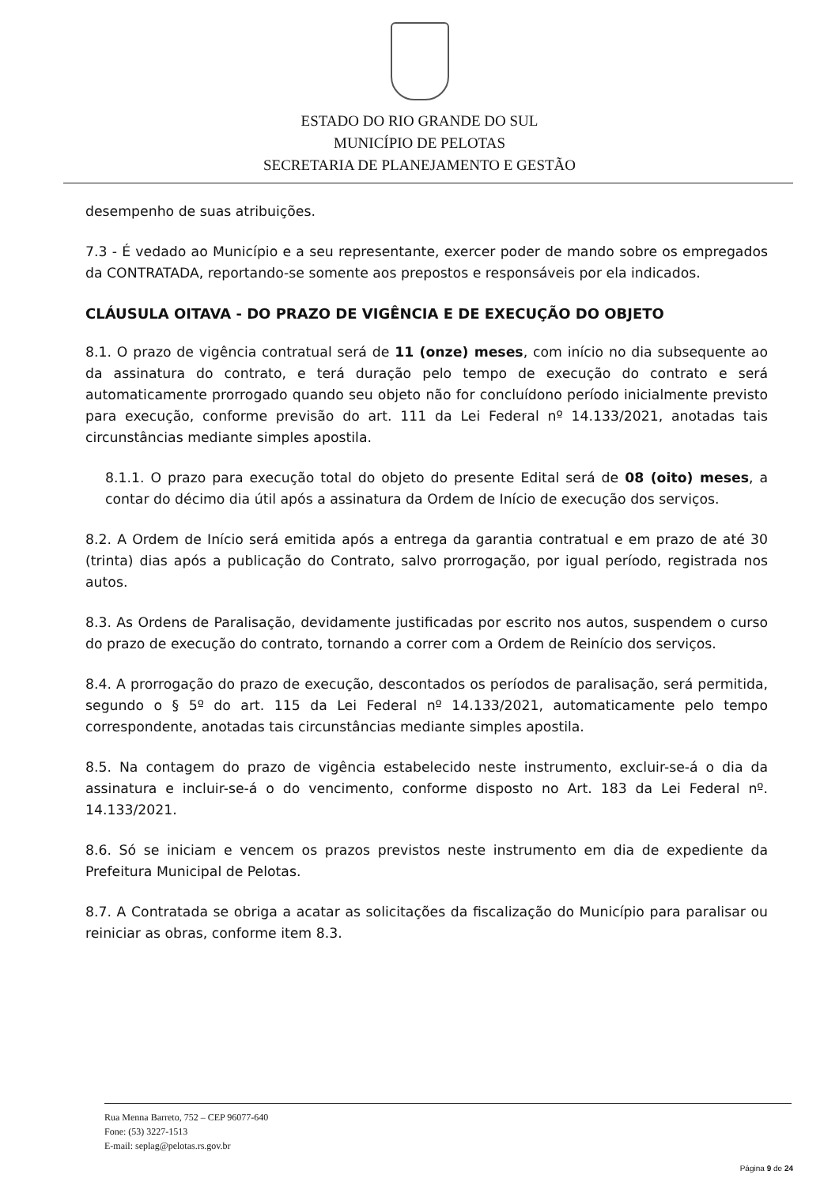ESTADO DO RIO GRANDE DO SUL
MUNICÍPIO DE PELOTAS
SECRETARIA DE PLANEJAMENTO E GESTÃO
desempenho de suas atribuições.
7.3 - É vedado ao Município e a seu representante, exercer poder de mando sobre os empregados da CONTRATADA, reportando-se somente aos prepostos e responsáveis por ela indicados.
CLÁUSULA OITAVA - DO PRAZO DE VIGÊNCIA E DE EXECUÇÃO DO OBJETO
8.1. O prazo de vigência contratual será de 11 (onze) meses, com início no dia subsequente ao da assinatura do contrato, e terá duração pelo tempo de execução do contrato e será automaticamente prorrogado quando seu objeto não for concluídono período inicialmente previsto para execução, conforme previsão do art. 111 da Lei Federal nº 14.133/2021, anotadas tais circunstâncias mediante simples apostila.
8.1.1. O prazo para execução total do objeto do presente Edital será de 08 (oito) meses, a contar do décimo dia útil após a assinatura da Ordem de Início de execução dos serviços.
8.2. A Ordem de Início será emitida após a entrega da garantia contratual e em prazo de até 30 (trinta) dias após a publicação do Contrato, salvo prorrogação, por igual período, registrada nos autos.
8.3. As Ordens de Paralisação, devidamente justificadas por escrito nos autos, suspendem o curso do prazo de execução do contrato, tornando a correr com a Ordem de Reinício dos serviços.
8.4. A prorrogação do prazo de execução, descontados os períodos de paralisação, será permitida, segundo o § 5º do art. 115 da Lei Federal nº 14.133/2021, automaticamente pelo tempo correspondente, anotadas tais circunstâncias mediante simples apostila.
8.5. Na contagem do prazo de vigência estabelecido neste instrumento, excluir-se-á o dia da assinatura e incluir-se-á o do vencimento, conforme disposto no Art. 183 da Lei Federal nº. 14.133/2021.
8.6. Só se iniciam e vencem os prazos previstos neste instrumento em dia de expediente da Prefeitura Municipal de Pelotas.
8.7. A Contratada se obriga a acatar as solicitações da fiscalização do Município para paralisar ou reiniciar as obras, conforme item 8.3.
Rua Menna Barreto, 752 – CEP 96077-640
Fone: (53) 3227-1513
E-mail: seplag@pelotas.rs.gov.br
Página 9 de 24